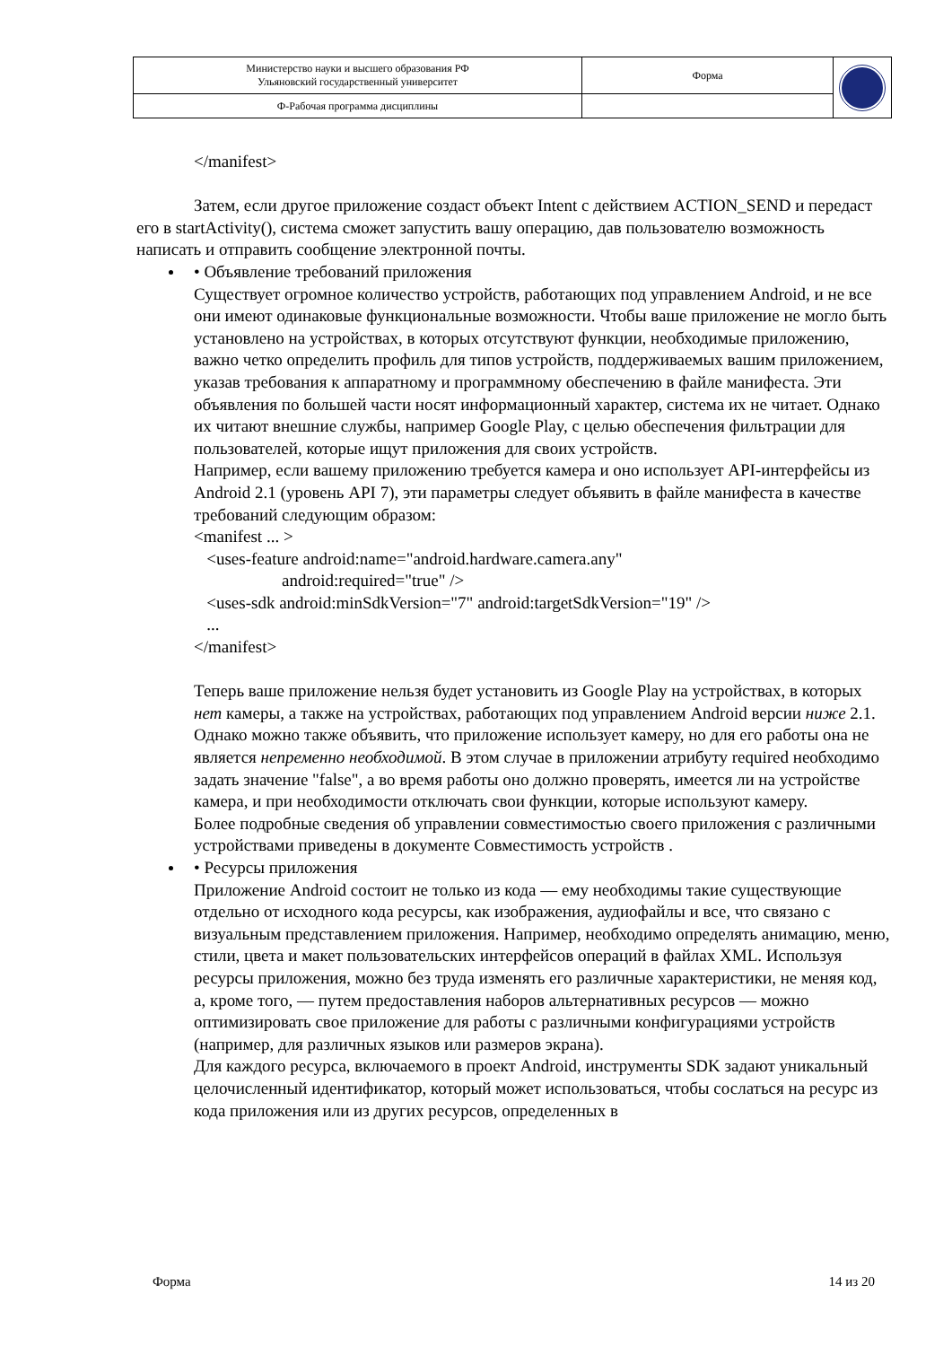| Министерство науки и высшего образования РФ Ульяновский государственный университет | Форма | |
| Ф-Рабочая программа дисциплины | | |
</manifest>
Затем, если другое приложение создаст объект Intent с действием ACTION_SEND и передаст его в startActivity(), система сможет запустить вашу операцию, дав пользователю возможность написать и отправить сообщение электронной почты.
• Объявление требований приложения
Существует огромное количество устройств, работающих под управлением Android, и не все они имеют одинаковые функциональные возможности. Чтобы ваше приложение не могло быть установлено на устройствах, в которых отсутствуют функции, необходимые приложению, важно четко определить профиль для типов устройств, поддерживаемых вашим приложением, указав требования к аппаратному и программному обеспечению в файле манифеста. Эти объявления по большей части носят информационный характер, система их не читает. Однако их читают внешние службы, например Google Play, с целью обеспечения фильтрации для пользователей, которые ищут приложения для своих устройств.
Например, если вашему приложению требуется камера и оно использует API-интерфейсы из Android 2.1 (уровень API 7), эти параметры следует объявить в файле манифеста в качестве требований следующим образом:
<manifest ... >
<uses-feature android:name="android.hardware.camera.any"
android:required="true" />
<uses-sdk android:minSdkVersion="7" android:targetSdkVersion="19" />
...
</manifest>
Теперь ваше приложение нельзя будет установить из Google Play на устройствах, в которых нет камеры, а также на устройствах, работающих под управлением Android версии ниже 2.1.
Однако можно также объявить, что приложение использует камеру, но для его работы она не является непременно необходимой. В этом случае в приложении атрибуту required необходимо задать значение "false", а во время работы оно должно проверять, имеется ли на устройстве камера, и при необходимости отключать свои функции, которые используют камеру.
Более подробные сведения об управлении совместимостью своего приложения с различными устройствами приведены в документе Совместимость устройств .
• Ресурсы приложения
Приложение Android состоит не только из кода — ему необходимы такие существующие отдельно от исходного кода ресурсы, как изображения, аудиофайлы и все, что связано с визуальным представлением приложения. Например, необходимо определять анимацию, меню, стили, цвета и макет пользовательских интерфейсов операций в файлах XML. Используя ресурсы приложения, можно без труда изменять его различные характеристики, не меняя код, а, кроме того, — путем предоставления наборов альтернативных ресурсов — можно оптимизировать свое приложение для работы с различными конфигурациями устройств (например, для различных языков или размеров экрана).
Для каждого ресурса, включаемого в проект Android, инструменты SDK задают уникальный целочисленный идентификатор, который может использоваться, чтобы сослаться на ресурс из кода приложения или из других ресурсов, определенных в
Форма 14 из 20